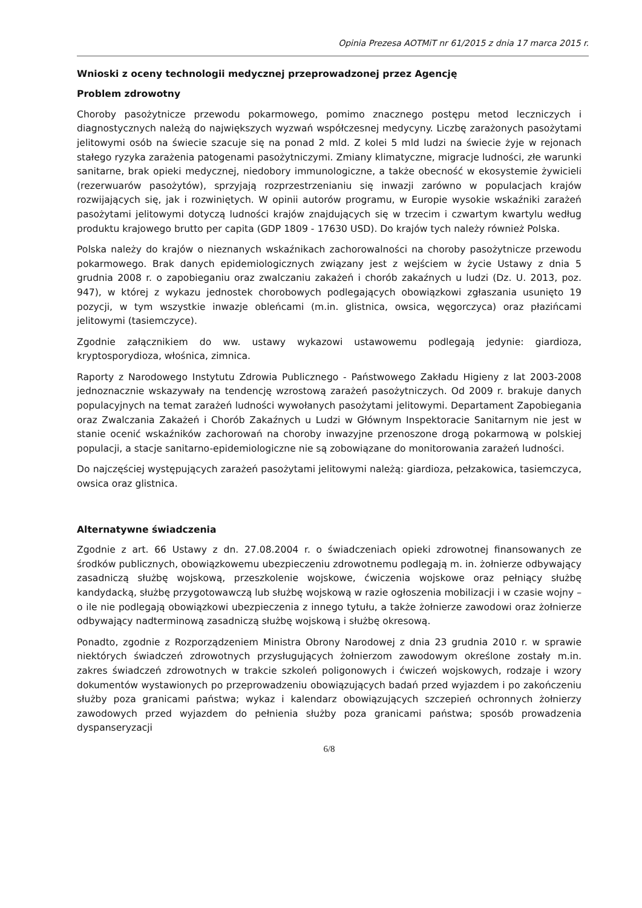Opinia Prezesa AOTMiT nr 61/2015 z dnia 17 marca 2015 r.
Wnioski z oceny technologii medycznej przeprowadzonej przez Agencję
Problem zdrowotny
Choroby pasożytnicze przewodu pokarmowego, pomimo znacznego postępu metod leczniczych i diagnostycznych należą do największych wyzwań współczesnej medycyny. Liczbę zarażonych pasożytami jelitowymi osób na świecie szacuje się na ponad 2 mld. Z kolei 5 mld ludzi na świecie żyje w rejonach stałego ryzyka zarażenia patogenami pasożytniczymi. Zmiany klimatyczne, migracje ludności, złe warunki sanitarne, brak opieki medycznej, niedobory immunologiczne, a także obecność w ekosystemie żywicieli (rezerwuarów pasożytów), sprzyjają rozprzestrzenianiu się inwazji zarówno w populacjach krajów rozwijających się, jak i rozwiniętych. W opinii autorów programu, w Europie wysokie wskaźniki zarażeń pasożytami jelitowymi dotyczą ludności krajów znajdujących się w trzecim i czwartym kwartylu według produktu krajowego brutto per capita (GDP 1809 - 17630 USD). Do krajów tych należy również Polska.
Polska należy do krajów o nieznanych wskaźnikach zachorowalności na choroby pasożytnicze przewodu pokarmowego. Brak danych epidemiologicznych związany jest z wejściem w życie Ustawy z dnia 5 grudnia 2008 r. o zapobieganiu oraz zwalczaniu zakażeń i chorób zakaźnych u ludzi (Dz. U. 2013, poz. 947), w której z wykazu jednostek chorobowych podlegających obowiązkowi zgłaszania usunięto 19 pozycji, w tym wszystkie inwazje obleńcami (m.in. glistnica, owsica, węgorczyca) oraz płazińcami jelitowymi (tasiemczyce).
Zgodnie załącznikiem do ww. ustawy wykazowi ustawowemu podlegają jedynie: giardioza, kryptosporydioza, włośnica, zimnica.
Raporty z Narodowego Instytutu Zdrowia Publicznego - Państwowego Zakładu Higieny z lat 2003-2008 jednoznacznie wskazywały na tendencję wzrostową zarażeń pasożytniczych. Od 2009 r. brakuje danych populacyjnych na temat zarażeń ludności wywołanych pasożytami jelitowymi. Departament Zapobiegania oraz Zwalczania Zakażeń i Chorób Zakaźnych u Ludzi w Głównym Inspektoracie Sanitarnym nie jest w stanie ocenić wskaźników zachorowań na choroby inwazyjne przenoszone drogą pokarmową w polskiej populacji, a stacje sanitarno-epidemiologiczne nie są zobowiązane do monitorowania zarażeń ludności.
Do najczęściej występujących zarażeń pasożytami jelitowymi należą: giardioza, pełzakowica, tasiemczyca, owsica oraz glistnica.
Alternatywne świadczenia
Zgodnie z art. 66 Ustawy z dn. 27.08.2004 r. o świadczeniach opieki zdrowotnej finansowanych ze środków publicznych, obowiązkowemu ubezpieczeniu zdrowotnemu podlegają m. in. żołnierze odbywający zasadniczą służbę wojskową, przeszkolenie wojskowe, ćwiczenia wojskowe oraz pełniący służbę kandydacką, służbę przygotowawczą lub służbę wojskową w razie ogłoszenia mobilizacji i w czasie wojny – o ile nie podlegają obowiązkowi ubezpieczenia z innego tytułu, a także żołnierze zawodowi oraz żołnierze odbywający nadterminową zasadniczą służbę wojskową i służbę okresową.
Ponadto, zgodnie z Rozporządzeniem Ministra Obrony Narodowej z dnia 23 grudnia 2010 r. w sprawie niektórych świadczeń zdrowotnych przysługujących żołnierzom zawodowym określone zostały m.in. zakres świadczeń zdrowotnych w trakcie szkoleń poligonowych i ćwiczeń wojskowych, rodzaje i wzory dokumentów wystawionych po przeprowadzeniu obowiązujących badań przed wyjazdem i po zakończeniu służby poza granicami państwa; wykaz i kalendarz obowiązujących szczepień ochronnych żołnierzy zawodowych przed wyjazdem do pełnienia służby poza granicami państwa; sposób prowadzenia dyspanseryzacji
6/8